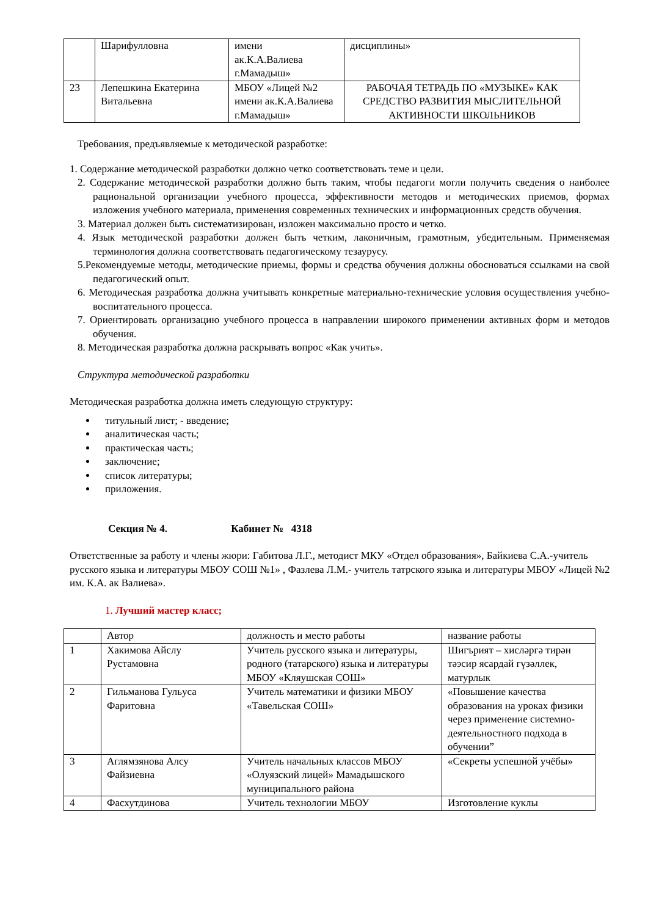| | Шарифулловна | имени ак.К.А.Валиева г.Мамадыш» | дисциплины» |
| 23 | Лепешкина Екатерина Витальевна | МБОУ «Лицей №2 имени ак.К.А.Валиева г.Мамадыш» | РАБОЧАЯ ТЕТРАДЬ ПО «МУЗЫКЕ» КАК СРЕДСТВО РАЗВИТИЯ МЫСЛИТЕЛЬНОЙ АКТИВНОСТИ ШКОЛЬНИКОВ |
Требования, предъявляемые к методической разработке:
1. Содержание методической разработки должно четко соответствовать теме и цели.
2. Содержание методической разработки должно быть таким, чтобы педагоги могли получить сведения о наиболее рациональной организации учебного процесса, эффективности методов и методических приемов, формах изложения учебного материала, применения современных технических и информационных средств обучения.
3. Материал должен быть систематизирован, изложен максимально просто и четко.
4. Язык методической разработки должен быть четким, лаконичным, грамотным, убедительным. Применяемая терминология должна соответствовать педагогическому тезаурусу.
5.Рекомендуемые методы, методические приемы, формы и средства обучения должны обосноваться ссылками на свой педагогический опыт.
6. Методическая разработка должна учитывать конкретные материально-технические условия осуществления учебно-воспитательного процесса.
7. Ориентировать организацию учебного процесса в направлении широкого применении активных форм и методов обучения.
8. Методическая разработка должна раскрывать вопрос «Как учить».
Структура методической разработки
Методическая разработка должна иметь следующую структуру:
титульный лист; - введение;
аналитическая часть;
практическая часть;
заключение;
список литературы;
приложения.
Секция № 4. Кабинет № 4318
Ответственные за работу и члены жюри: Габитова Л.Г., методист МКУ «Отдел образования», Байкиева С.А.-учитель русского языка и литературы МБОУ СОШ №1» , Фазлева Л.М.- учитель татрского языка и литературы МБОУ «Лицей №2 им. К.А. ак Валиева».
1. Лучший мастер класс;
| | Автор | должность и место работы | название работы |
| 1 | Хакимова Айслу Рустамовна | Учитель русского языка и литературы, родного (татарского) языка и литературы МБОУ «Кляушская СОШ» | Шигърият – хисләргә тирән тәэсир ясардай гүзәллек, матурлык |
| 2 | Гильманова Гульуса Фаритовна | Учитель математики и физики МБОУ «Тавельская СОШ» | «Повышение качества образования на уроках физики через применение системно- деятельностного подхода в обучении” |
| 3 | Аглямзянова Алсу Файзиевна | Учитель начальных классов МБОУ «Олуязский лицей» Мамадышского муниципального района | «Секреты успешной учёбы» |
| 4 | Фасхутдинова | Учитель технологии МБОУ | Изготовление куклы |